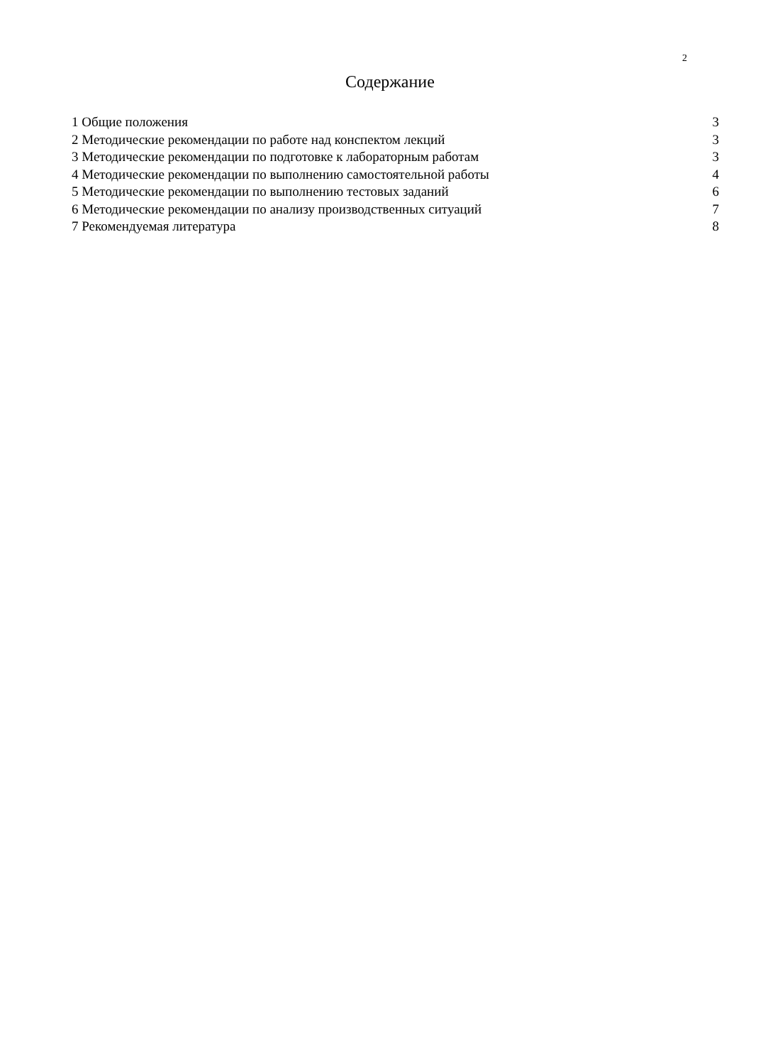2
Содержание
1 Общие положения 3
2 Методические рекомендации по работе над конспектом лекций 3
3 Методические рекомендации по подготовке к лабораторным работам 3
4 Методические рекомендации по выполнению самостоятельной работы 4
5 Методические рекомендации по выполнению тестовых заданий 6
6 Методические рекомендации по анализу производственных ситуаций 7
7 Рекомендуемая литература 8